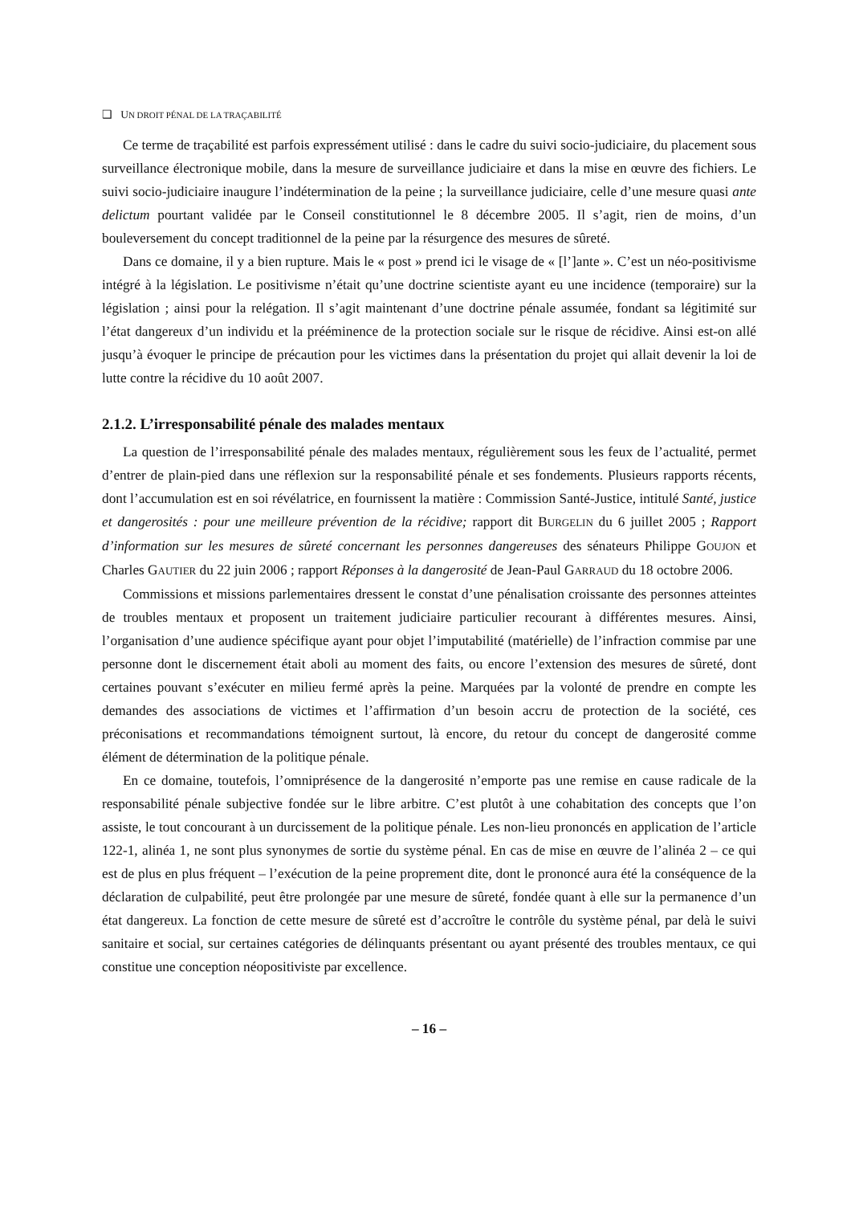❑ UN DROIT PÉNAL DE LA TRAÇABILITÉ
Ce terme de traçabilité est parfois expressément utilisé : dans le cadre du suivi socio-judiciaire, du placement sous surveillance électronique mobile, dans la mesure de surveillance judiciaire et dans la mise en œuvre des fichiers. Le suivi socio-judiciaire inaugure l’indétermination de la peine ; la surveillance judiciaire, celle d’une mesure quasi ante delictum pourtant validée par le Conseil constitutionnel le 8 décembre 2005. Il s’agit, rien de moins, d’un bouleversement du concept traditionnel de la peine par la résurgence des mesures de sûreté.
Dans ce domaine, il y a bien rupture. Mais le « post » prend ici le visage de « [l’]ante ». C’est un néo-positivisme intégré à la législation. Le positivisme n’était qu’une doctrine scientiste ayant eu une incidence (temporaire) sur la législation ; ainsi pour la relégation. Il s’agit maintenant d’une doctrine pénale assumée, fondant sa légitimité sur l’état dangereux d’un individu et la prééminence de la protection sociale sur le risque de récidive. Ainsi est-on allé jusqu’à évoquer le principe de précaution pour les victimes dans la présentation du projet qui allait devenir la loi de lutte contre la récidive du 10 août 2007.
2.1.2. L’irresponsabilité pénale des malades mentaux
La question de l’irresponsabilité pénale des malades mentaux, régulièrement sous les feux de l’actualité, permet d’entrer de plain-pied dans une réflexion sur la responsabilité pénale et ses fondements. Plusieurs rapports récents, dont l’accumulation est en soi révélatrice, en fournissent la matière : Commission Santé-Justice, intitulé Santé, justice et dangerosités : pour une meilleure prévention de la récidive; rapport dit BURGELIN du 6 juillet 2005 ; Rapport d’information sur les mesures de sûreté concernant les personnes dangereuses des sénateurs Philippe GOUJON et Charles GAUTIER du 22 juin 2006 ; rapport Réponses à la dangerosité de Jean-Paul GARRAUD du 18 octobre 2006.
Commissions et missions parlementaires dressent le constat d’une pénalisation croissante des personnes atteintes de troubles mentaux et proposent un traitement judiciaire particulier recourant à différentes mesures. Ainsi, l’organisation d’une audience spécifique ayant pour objet l’imputabilité (matérielle) de l’infraction commise par une personne dont le discernement était aboli au moment des faits, ou encore l’extension des mesures de sûreté, dont certaines pouvant s’exécuter en milieu fermé après la peine. Marquées par la volonté de prendre en compte les demandes des associations de victimes et l’affirmation d’un besoin accru de protection de la société, ces préconisations et recommandations témoignent surtout, là encore, du retour du concept de dangerosité comme élément de détermination de la politique pénale.
En ce domaine, toutefois, l’omniprésence de la dangerosité n’emporte pas une remise en cause radicale de la responsabilité pénale subjective fondée sur le libre arbitre. C’est plutôt à une cohabitation des concepts que l’on assiste, le tout concourant à un durcissement de la politique pénale. Les non-lieu prononcés en application de l’article 122-1, alinéa 1, ne sont plus synonymes de sortie du système pénal. En cas de mise en œuvre de l’alinéa 2 – ce qui est de plus en plus fréquent – l’exécution de la peine proprement dite, dont le prononcé aura été la conséquence de la déclaration de culpabilité, peut être prolongée par une mesure de sûreté, fondée quant à elle sur la permanence d’un état dangereux. La fonction de cette mesure de sûreté est d’accroître le contrôle du système pénal, par delà le suivi sanitaire et social, sur certaines catégories de délinquants présentant ou ayant présenté des troubles mentaux, ce qui constitue une conception néopositiviste par excellence.
– 16 –